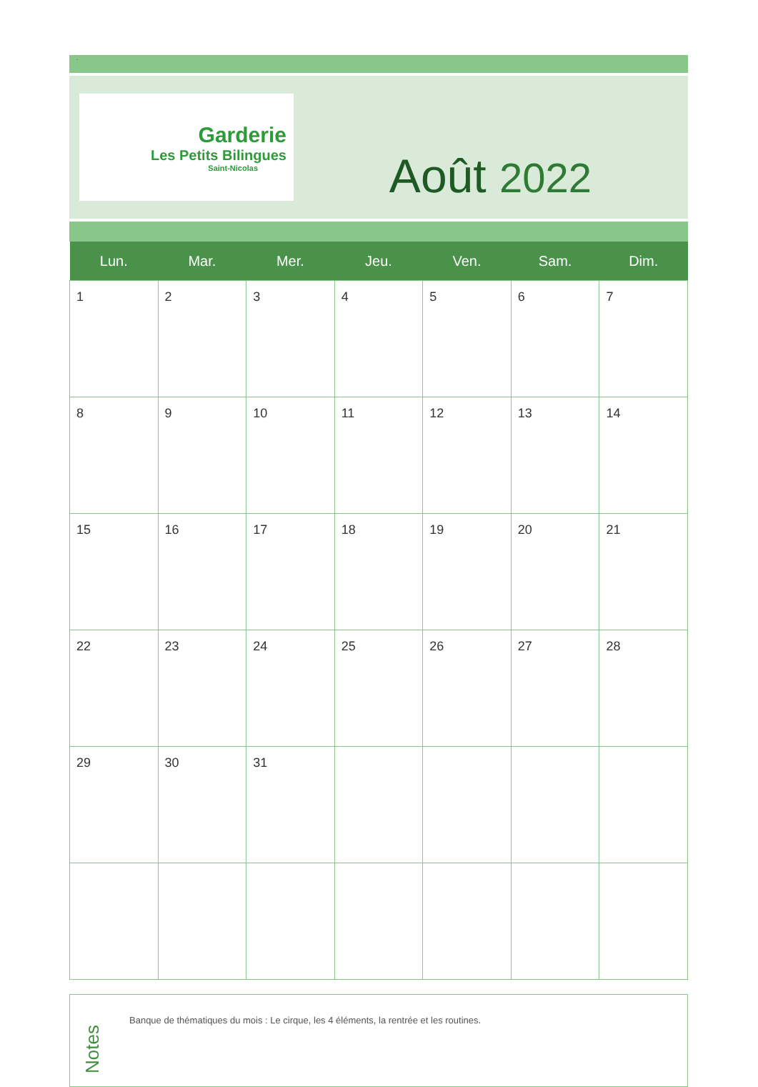.
Garderie
Les Petits Bilingues
Saint-Nicolas
Août 2022
| Lun. | Mar. | Mer. | Jeu. | Ven. | Sam. | Dim. |
| --- | --- | --- | --- | --- | --- | --- |
| 1 | 2 | 3 | 4 | 5 | 6 | 7 |
| 8 | 9 | 10 | 11 | 12 | 13 | 14 |
| 15 | 16 | 17 | 18 | 19 | 20 | 21 |
| 22 | 23 | 24 | 25 | 26 | 27 | 28 |
| 29 | 30 | 31 | | | | |
Notes
Banque de thématiques du mois : Le cirque, les 4 éléments, la rentrée et les routines.